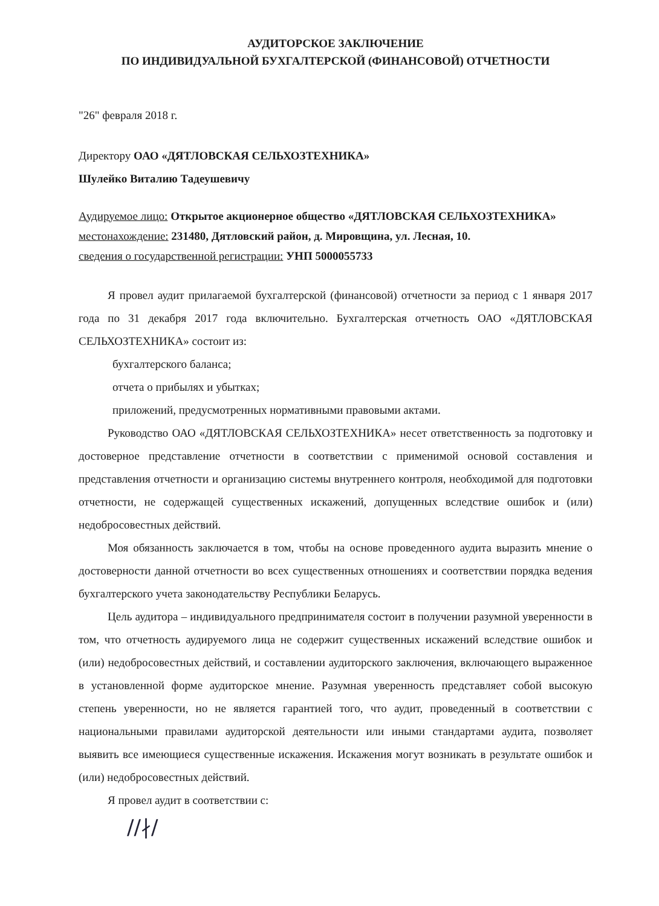АУДИТОРСКОЕ ЗАКЛЮЧЕНИЕ
ПО ИНДИВИДУАЛЬНОЙ БУХГАЛТЕРСКОЙ (ФИНАНСОВОЙ) ОТЧЕТНОСТИ
"26" февраля 2018 г.
Директору ОАО «ДЯТЛОВСКАЯ СЕЛЬХОЗТЕХНИКА»
Шулейко Виталию Тадеушевичу
Аудируемое лицо: Открытое акционерное общество «ДЯТЛОВСКАЯ СЕЛЬХОЗТЕХНИКА»
местонахождение: 231480, Дятловский район, д. Мировщина, ул. Лесная, 10.
сведения о государственной регистрации: УНП 5000055733
Я провел аудит прилагаемой бухгалтерской (финансовой) отчетности за период с 1 января 2017 года по 31 декабря 2017 года включительно. Бухгалтерская отчетность ОАО «ДЯТЛОВСКАЯ СЕЛЬХОЗТЕХНИКА» состоит из:
бухгалтерского баланса;
отчета о прибылях и убытках;
приложений, предусмотренных нормативными правовыми актами.
Руководство ОАО «ДЯТЛОВСКАЯ СЕЛЬХОЗТЕХНИКА» несет ответственность за подготовку и достоверное представление отчетности в соответствии с применимой основой составления и представления отчетности и организацию системы внутреннего контроля, необходимой для подготовки отчетности, не содержащей существенных искажений, допущенных вследствие ошибок и (или) недобросовестных действий.
Моя обязанность заключается в том, чтобы на основе проведенного аудита выразить мнение о достоверности данной отчетности во всех существенных отношениях и соответствии порядка ведения бухгалтерского учета законодательству Республики Беларусь.
Цель аудитора – индивидуального предпринимателя состоит в получении разумной уверенности в том, что отчетность аудируемого лица не содержит существенных искажений вследствие ошибок и (или) недобросовестных действий, и составлении аудиторского заключения, включающего выраженное в установленной форме аудиторское мнение. Разумная уверенность представляет собой высокую степень уверенности, но не является гарантией того, что аудит, проведенный в соответствии с национальными правилами аудиторской деятельности или иными стандартами аудита, позволяет выявить все имеющиеся существенные искажения. Искажения могут возникать в результате ошибок и (или) недобросовестных действий.
Я провел аудит в соответствии с:
∕∕∤∕